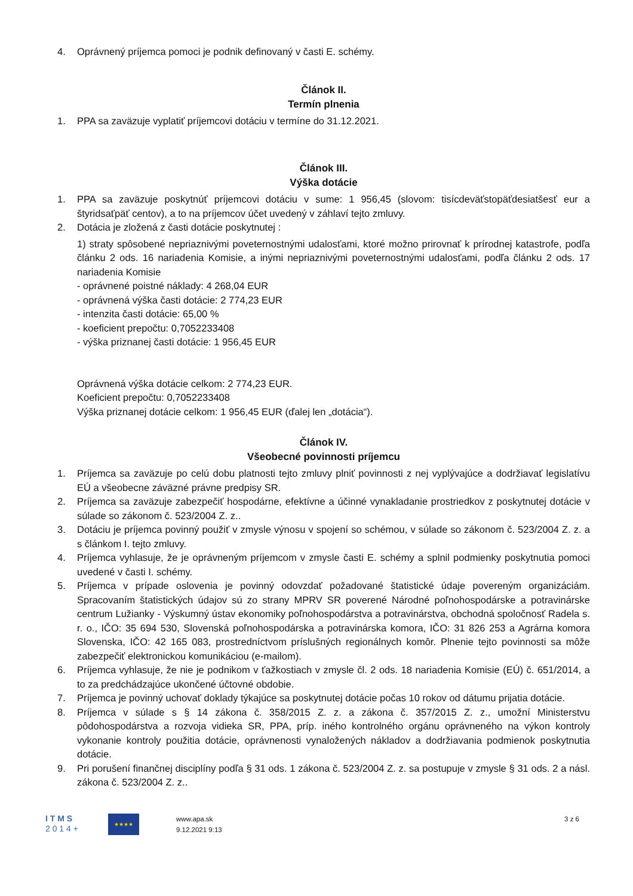4. Oprávnený príjemca pomoci je podnik definovaný v časti E. schémy.
Článok II.
Termín plnenia
1. PPA sa zaväzuje vyplatiť príjemcovi dotáciu v termíne do 31.12.2021.
Článok III.
Výška dotácie
1. PPA sa zaväzuje poskytnúť príjemcovi dotáciu v sume: 1 956,45 (slovom: tisícdeväťstopäťdesiatšesť eur a štyridsaťpäť centov), a to na príjemcov účet uvedený v záhlaví tejto zmluvy.
2. Dotácia je zložená z časti dotácie poskytnutej :
1) straty spôsobené nepriaznivými poveternostnými udalosťami, ktoré možno prirovnať k prírodnej katastrofe, podľa článku 2 ods. 16 nariadenia Komisie, a inými nepriaznivými poveternostnými udalosťami, podľa článku 2 ods. 17 nariadenia Komisie
- oprávnené poistné náklady: 4 268,04 EUR
- oprávnená výška časti dotácie: 2 774,23 EUR
- intenzita časti dotácie: 65,00 %
- koeficient prepočtu: 0,7052233408
- výška priznanej časti dotácie: 1 956,45 EUR
Oprávnená výška dotácie celkom: 2 774,23 EUR.
Koeficient prepočtu: 0,7052233408
Výška priznanej dotácie celkom: 1 956,45 EUR (ďalej len „dotácia“).
Článok IV.
Všeobecné povinnosti príjemcu
1. Príjemca sa zaväzuje po celú dobu platnosti tejto zmluvy plniť povinnosti z nej vyplývajúce a dodržiavať legislatívu EÚ a všeobecne záväzné právne predpisy SR.
2. Príjemca sa zaväzuje zabezpečiť hospodárne, efektívne a účinné vynakladanie prostriedkov z poskytnutej dotácie v súlade so zákonom č. 523/2004 Z. z..
3. Dotáciu je príjemca povinný použiť v zmysle výnosu v spojení so schémou, v súlade so zákonom č. 523/2004 Z. z. a s článkom I. tejto zmluvy.
4. Príjemca vyhlasuje, že je oprávneným príjemcom v zmysle časti E. schémy a splnil podmienky poskytnutia pomoci uvedené v časti I. schémy.
5. Príjemca v prípade oslovenia je povinný odovzdať požadované štatistické údaje povereným organizáciám. Spracovaním štatistických údajov sú zo strany MPRV SR poverené Národné poľnohospodárske a potravinárske centrum Lužianky - Výskumný ústav ekonomiky poľnohospodárstva a potravinárstva, obchodná spoločnosť Radela s. r. o., IČO: 35 694 530, Slovenská poľnohospodárska a potravinárska komora, IČO: 31 826 253 a Agrárna komora Slovenska, IČO: 42 165 083, prostredníctvom príslušných regionálnych komôr. Plnenie tejto povinnosti sa môže zabezpečiť elektronickou komunikáciou (e-mailom).
6. Príjemca vyhlasuje, že nie je podnikom v ťažkostiach v zmysle čl. 2 ods. 18 nariadenia Komisie (EÚ) č. 651/2014, a to za predchádzajúce ukončené účtovné obdobie.
7. Príjemca je povinný uchovať doklady týkajúce sa poskytnutej dotácie počas 10 rokov od dátumu prijatia dotácie.
8. Príjemca v súlade s § 14 zákona č. 358/2015 Z. z. a zákona č. 357/2015 Z. z., umožní Ministerstvu pôdohospodárstva a rozvoja vidieka SR, PPA, príp. iného kontrolného orgánu oprávneného na výkon kontroly vykonanie kontroly použitia dotácie, oprávnenosti vynaložených nákladov a dodržiavania podmienok poskytnutia dotácie.
9. Pri porušení finančnej disciplíny podľa § 31 ods. 1 zákona č. 523/2004 Z. z. sa postupuje v zmysle § 31 ods. 2 a násl. zákona č. 523/2004 Z. z..
I T M S
2 0 1 4 +
★★★★
www.apa.sk
9.12.2021 9:13
3 z 6